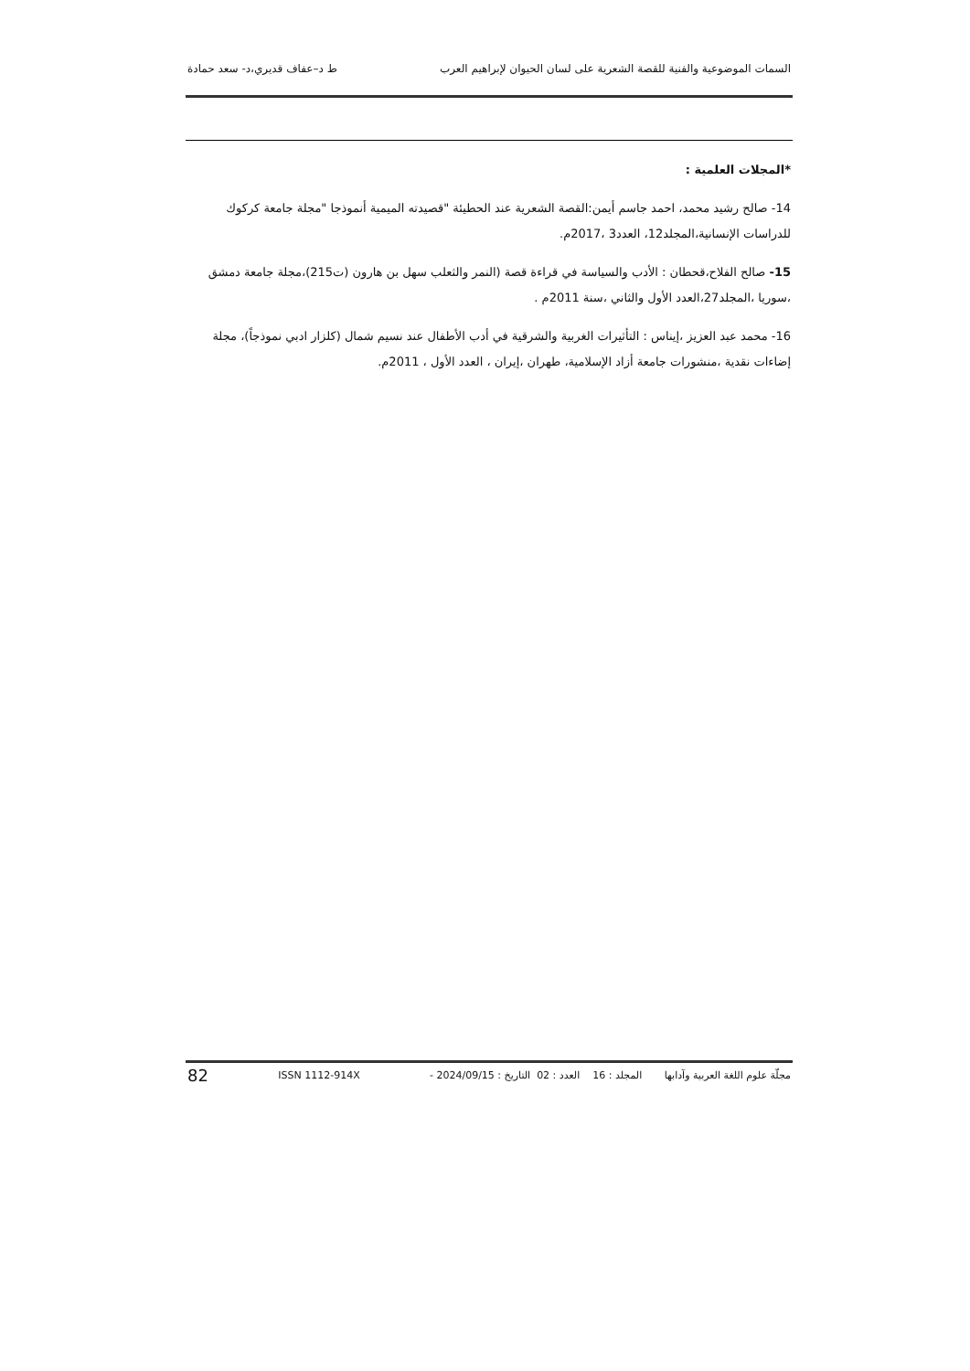السمات الموضوعية والفنية للقصة الشعرية على لسان الحيوان لإبراهيم العرب ط د–عفاف قديري،د- سعد حمادة
*المجلات العلمية :
14- صالح رشيد محمد، احمد جاسم أيمن:القصة الشعرية عند الحطيئة "قصيدته الميمية أنموذجا "مجلة جامعة كركوك للدراسات الإنسانية،المجلد12، العدد3 ،2017م.
15- صالح الفلاح،قحطان : الأدب والسياسة في قراءة قصة (النمر والثعلب سهل بن هارون (ت215)،مجلة جامعة دمشق ،سوريا ،المجلد27،العدد الأول والثاني ،سنة 2011م .
16- محمد عبد العزيز ،إيناس : التأثيرات الغربية والشرقية في أدب الأطفال عند نسيم شمال (كلزار ادبي نموذجاً)، مجلة إضاءات نقدية ،منشورات جامعة أزاد الإسلامية، طهران ،إيران ، العدد الأول ، 2011م.
مجلّة علوم اللغة العربية وآدابها المجلد : 16 العدد : 02 التاريخ : 2024/09/15 - ISSN 1112-914X 82